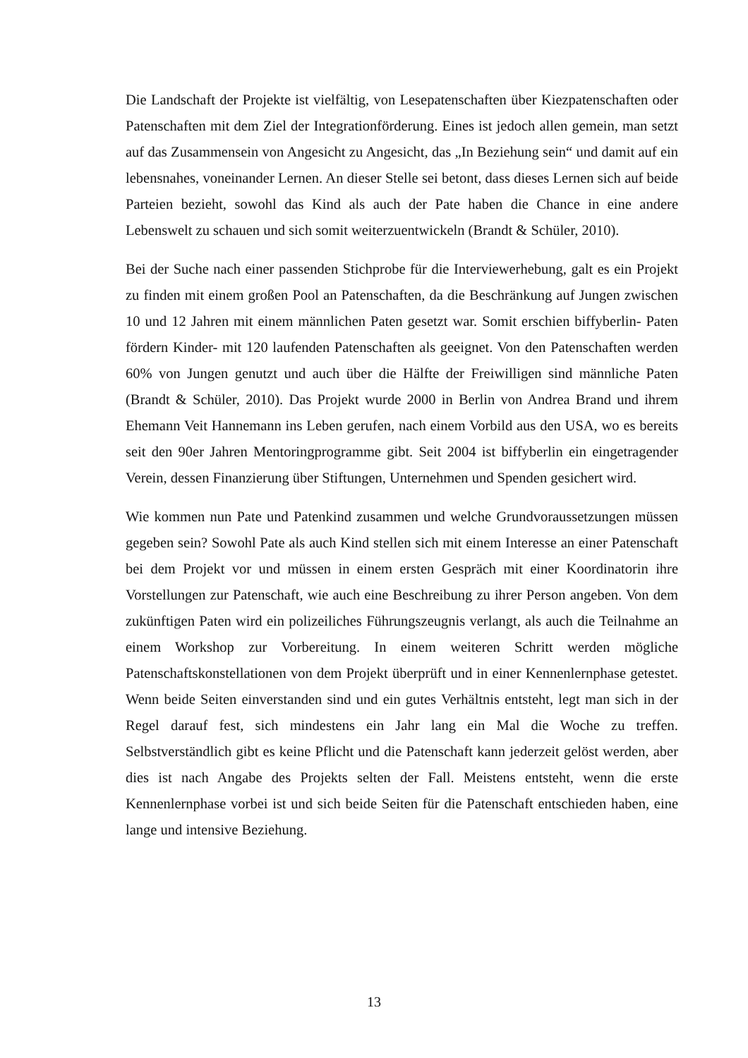Die Landschaft der Projekte ist vielfältig, von Lesepatenschaften über Kiezpatenschaften oder Patenschaften mit dem Ziel der Integrationförderung. Eines ist jedoch allen gemein, man setzt auf das Zusammensein von Angesicht zu Angesicht, das „In Beziehung sein“ und damit auf ein lebensnahes, voneinander Lernen. An dieser Stelle sei betont, dass dieses Lernen sich auf beide Parteien bezieht, sowohl das Kind als auch der Pate haben die Chance in eine andere Lebenswelt zu schauen und sich somit weiterzuentwickeln (Brandt & Schüler, 2010).
Bei der Suche nach einer passenden Stichprobe für die Interviewerhebung, galt es ein Projekt zu finden mit einem großen Pool an Patenschaften, da die Beschränkung auf Jungen zwischen 10 und 12 Jahren mit einem männlichen Paten gesetzt war. Somit erschien biffyberlin- Paten fördern Kinder- mit 120 laufenden Patenschaften als geeignet. Von den Patenschaften werden 60% von Jungen genutzt und auch über die Hälfte der Freiwilligen sind männliche Paten (Brandt & Schüler, 2010). Das Projekt wurde 2000 in Berlin von Andrea Brand und ihrem Ehemann Veit Hannemann ins Leben gerufen, nach einem Vorbild aus den USA, wo es bereits seit den 90er Jahren Mentoringprogramme gibt. Seit 2004 ist biffyberlin ein eingetragender Verein, dessen Finanzierung über Stiftungen, Unternehmen und Spenden gesichert wird.
Wie kommen nun Pate und Patenkind zusammen und welche Grundvoraussetzungen müssen gegeben sein? Sowohl Pate als auch Kind stellen sich mit einem Interesse an einer Patenschaft bei dem Projekt vor und müssen in einem ersten Gespräch mit einer Koordinatorin ihre Vorstellungen zur Patenschaft, wie auch eine Beschreibung zu ihrer Person angeben. Von dem zukünftigen Paten wird ein polizeiliches Führungszeugnis verlangt, als auch die Teilnahme an einem Workshop zur Vorbereitung. In einem weiteren Schritt werden mögliche Patenschaftskonstellationen von dem Projekt überprüft und in einer Kennenlernphase getestet. Wenn beide Seiten einverstanden sind und ein gutes Verhältnis entsteht, legt man sich in der Regel darauf fest, sich mindestens ein Jahr lang ein Mal die Woche zu treffen. Selbstverständlich gibt es keine Pflicht und die Patenschaft kann jederzeit gelöst werden, aber dies ist nach Angabe des Projekts selten der Fall. Meistens entsteht, wenn die erste Kennenlernphase vorbei ist und sich beide Seiten für die Patenschaft entschieden haben, eine lange und intensive Beziehung.
13